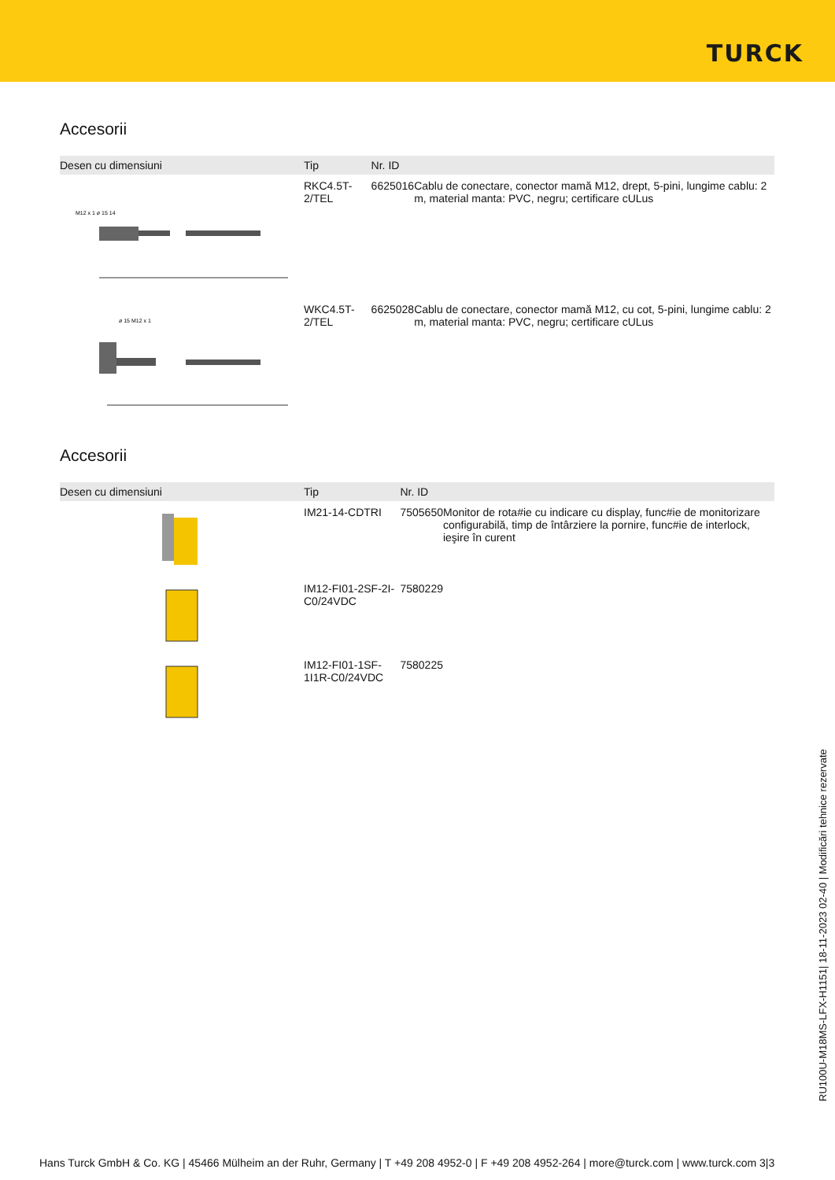TURCK
Accesorii
| Desen cu dimensiuni | Tip | Nr. ID | |
| --- | --- | --- | --- |
| M12 x 1 ø 15 14 | RKC4.5T-2/TEL | 6625016 | Cablu de conectare, conector mamă M12, drept, 5-pini, lungime cablu: 2 m, material manta: PVC, negru; certificare cULus |
| ø 15 M12 x 1 | WKC4.5T-2/TEL | 6625028 | Cablu de conectare, conector mamă M12, cu cot, 5-pini, lungime cablu: 2 m, material manta: PVC, negru; certificare cULus |
Accesorii
| Desen cu dimensiuni | Tip | Nr. ID | |
| --- | --- | --- | --- |
| | IM21-14-CDTRI | 7505650 | Monitor de rota#ie cu indicare cu display, func#ie de monitorizare configurabilă, timp de întârziere la pornire, func#ie de interlock, ieşire în curent |
| | IM12-FI01-2SF-2I-C0/24VDC | 7580229 | |
| | IM12-FI01-1SF-1I1R-C0/24VDC | 7580225 | |
RU100U-M18MS-LFX-H1151| 18-11-2023 02-40 | Modificări tehnice rezervate
Hans Turck GmbH & Co. KG | 45466 Mülheim an der Ruhr, Germany | T +49 208 4952-0 | F +49 208 4952-264 | more@turck.com | www.turck.com 3|3